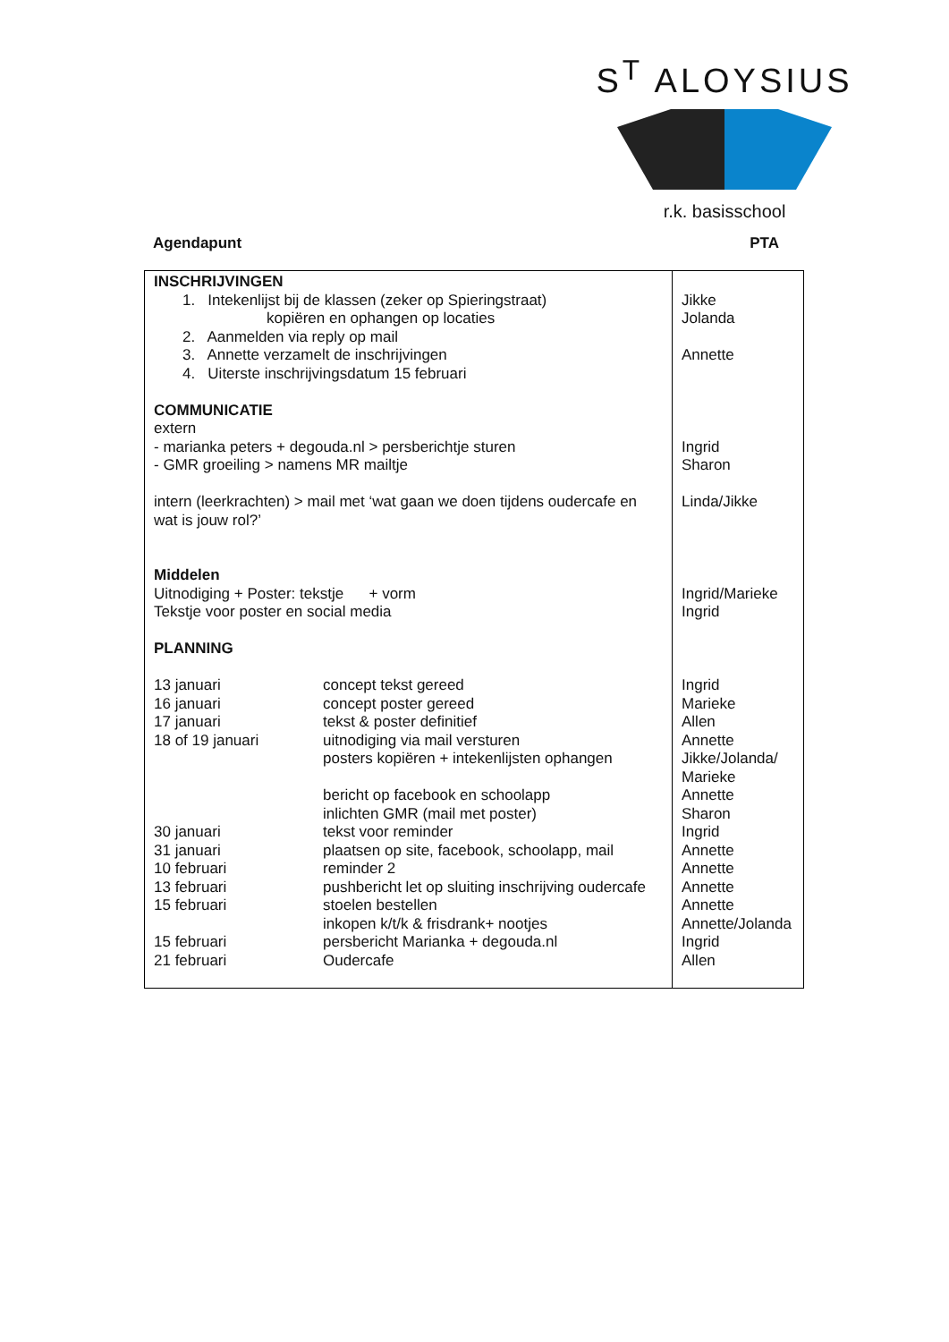S<sup>T</sup> ALOYSIUS
r.k. basisschool
Agendapunt PTA
| INSCHRIJVINGEN 1. Intekenlijst bij de klassen (zeker op Spieringstraat) kopiëren en ophangen op locaties 2. Aanmelden via reply op mail 3. Annette verzamelt de inschrijvingen 4. Uiterste inschrijvingsdatum 15 februari COMMUNICATIE extern - marianka peters + degouda.nl > persberichtje sturen - GMR groeiling > namens MR mailtje intern (leerkrachten) > mail met ‘wat gaan we doen tijdens oudercafe en wat is jouw rol?’ Middelen Uitnodiging + Poster: tekstje + vorm Tekstje voor poster en social media PLANNING 13 januari concept tekst gereed 16 januari concept poster gereed 17 januari tekst & poster definitief 18 of 19 januari uitnodiging via mail versturen posters kopiëren + intekenlijsten ophangen bericht op facebook en schoolapp inlichten GMR (mail met poster) 30 januari tekst voor reminder 31 januari plaatsen op site, facebook, schoolapp, mail 10 februari reminder 2 13 februari pushbericht let op sluiting inschrijving oudercafe 15 februari stoelen bestellen inkopen k/t/k & frisdrank+ nootjes 15 februari persbericht Marianka + degouda.nl 21 februari Oudercafe | Jikke Jolanda Annette Ingrid Sharon Linda/Jikke Ingrid/Marieke Ingrid Ingrid Marieke Allen Annette Jikke/Jolanda/ Marieke Annette Sharon Ingrid Annette Annette Annette Annette Annette/Jolanda Ingrid Allen |